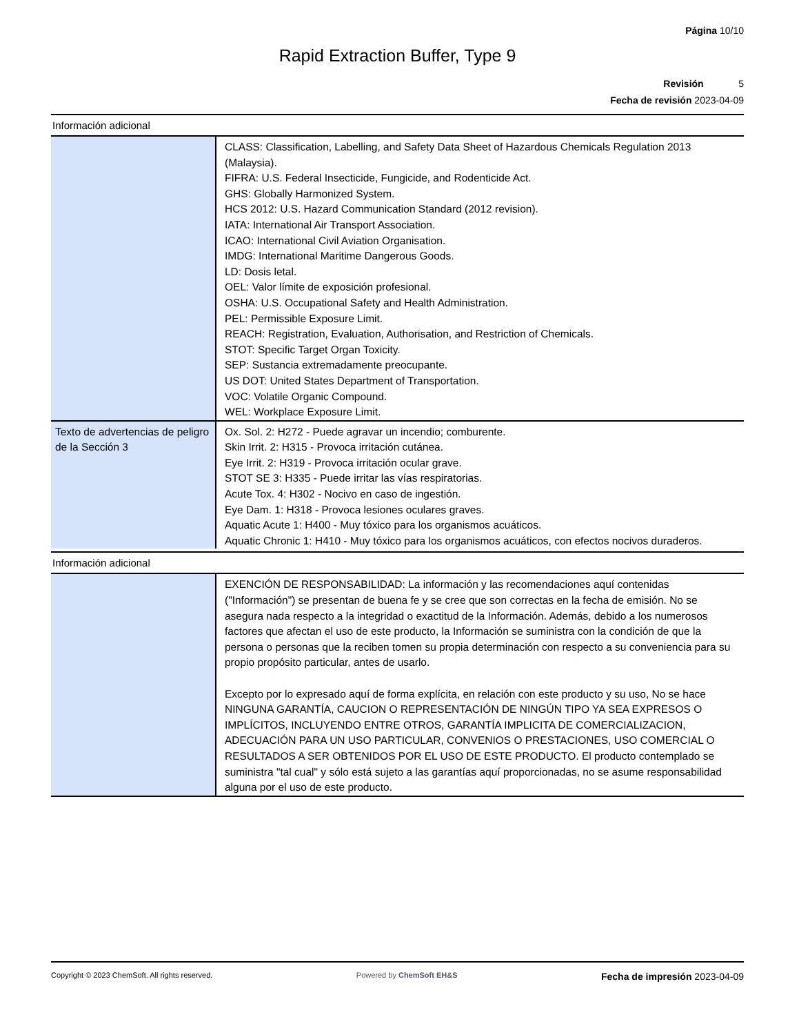Página 10/10
Rapid Extraction Buffer, Type 9
Revisión 5
Fecha de revisión 2023-04-09
Información adicional
| | CLASS: Classification, Labelling, and Safety Data Sheet of Hazardous Chemicals Regulation 2013 (Malaysia). FIFRA: U.S. Federal Insecticide, Fungicide, and Rodenticide Act. GHS: Globally Harmonized System. HCS 2012: U.S. Hazard Communication Standard (2012 revision). IATA: International Air Transport Association. ICAO: International Civil Aviation Organisation. IMDG: International Maritime Dangerous Goods. LD: Dosis letal. OEL: Valor límite de exposición profesional. OSHA: U.S. Occupational Safety and Health Administration. PEL: Permissible Exposure Limit. REACH: Registration, Evaluation, Authorisation, and Restriction of Chemicals. STOT: Specific Target Organ Toxicity. SEP: Sustancia extremadamente preocupante. US DOT: United States Department of Transportation. VOC: Volatile Organic Compound. WEL: Workplace Exposure Limit. |
| Texto de advertencias de peligro de la Sección 3 | Ox. Sol. 2: H272 - Puede agravar un incendio; comburente. Skin Irrit. 2: H315 - Provoca irritación cutánea. Eye Irrit. 2: H319 - Provoca irritación ocular grave. STOT SE 3: H335 - Puede irritar las vías respiratorias. Acute Tox. 4: H302 - Nocivo en caso de ingestión. Eye Dam. 1: H318 - Provoca lesiones oculares graves. Aquatic Acute 1: H400 - Muy tóxico para los organismos acuáticos. Aquatic Chronic 1: H410 - Muy tóxico para los organismos acuáticos, con efectos nocivos duraderos. |
Información adicional
| | EXENCIÓN DE RESPONSABILIDAD: La información y las recomendaciones aquí contenidas ("Información") se presentan de buena fe y se cree que son correctas en la fecha de emisión. No se asegura nada respecto a la integridad o exactitud de la Información. Además, debido a los numerosos factores que afectan el uso de este producto, la Información se suministra con la condición de que la persona o personas que la reciben tomen su propia determinación con respecto a su conveniencia para su propio propósito particular, antes de usarlo. Excepto por lo expresado aquí de forma explícita, en relación con este producto y su uso, No se hace NINGUNA GARANTÍA, CAUCION O REPRESENTACIÓN DE NINGÚN TIPO YA SEA EXPRESOS O IMPLÍCITOS, INCLUYENDO ENTRE OTROS, GARANTÍA IMPLICITA DE COMERCIALIZACION, ADECUACIÓN PARA UN USO PARTICULAR, CONVENIOS O PRESTACIONES, USO COMERCIAL O RESULTADOS A SER OBTENIDOS POR EL USO DE ESTE PRODUCTO. El producto contemplado se suministra "tal cual" y sólo está sujeto a las garantías aquí proporcionadas, no se asume responsabilidad alguna por el uso de este producto. |
Copyright © 2023 ChemSoft. All rights reserved. Powered by ChemSoft EH&S Fecha de impresión 2023-04-09